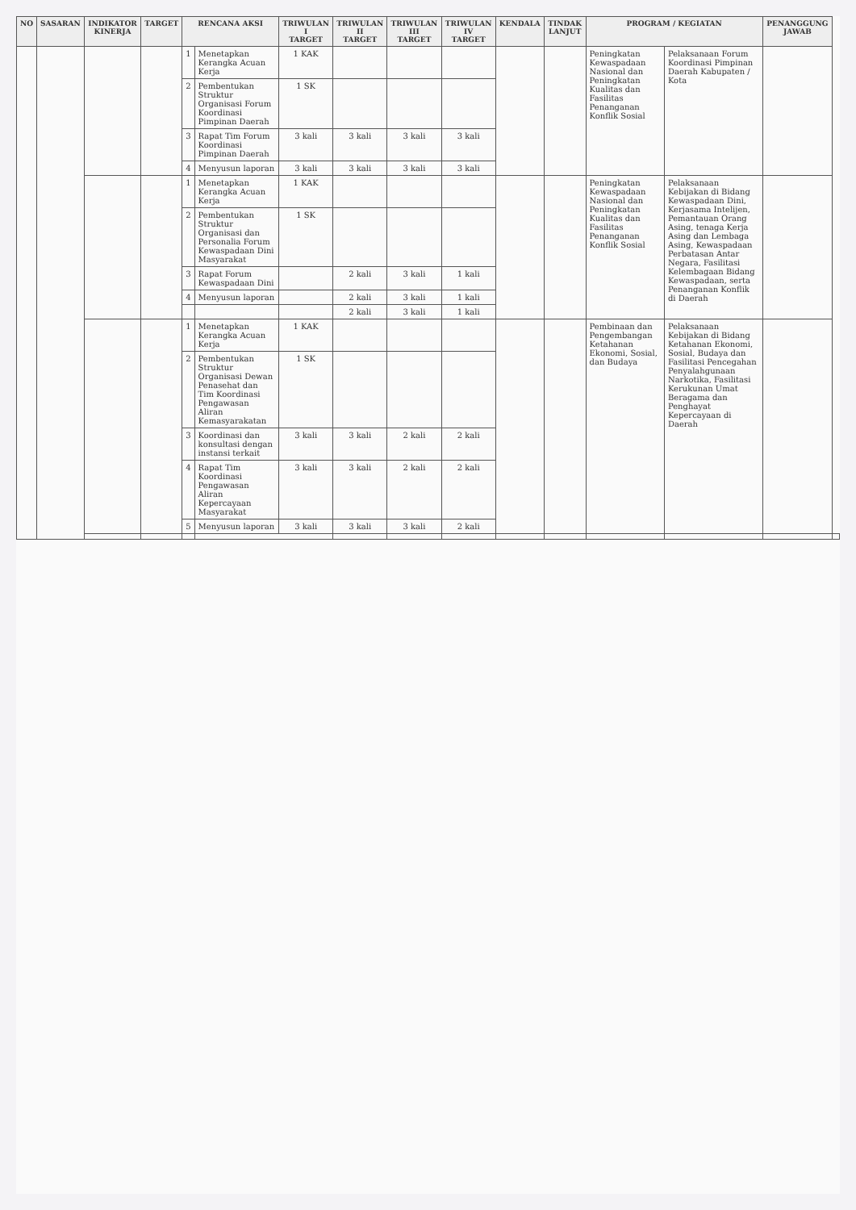| NO | SASARAN | INDIKATOR KINERJA | TARGET | RENCANA AKSI | | TRIWULAN I TARGET | TRIWULAN II TARGET | TRIWULAN III TARGET | TRIWULAN IV TARGET | KENDALA | TINDAK LANJUT | PROGRAM / KEGIATAN | | PENANGGUNG JAWAB | |
| --- | --- | --- | --- | --- | --- | --- | --- | --- | --- | --- | --- | --- | --- | --- | --- |
| | | | | 1 | Menetapkan Kerangka Acuan Kerja | 1 KAK | | | | | | Peningkatan Kewaspadaan Nasional dan Peningkatan Kualitas dan Fasilitas Penanganan Konflik Sosial | Pelaksanaan Forum Koordinasi Pimpinan Daerah Kabupaten / Kota | | |
| | | | | 2 | Pembentukan Struktur Organisasi Forum Koordinasi Pimpinan Daerah | 1 SK | | | | | | | | | |
| | | | | 3 | Rapat Tim Forum Koordinasi Pimpinan Daerah | 3 kali | 3 kali | 3 kali | 3 kali | | | | | | |
| | | | | 4 | Menyusun laporan | 3 kali | 3 kali | 3 kali | 3 kali | | | | | | |
| | | | | 1 | Menetapkan Kerangka Acuan Kerja | 1 KAK | | | | | | Peningkatan Kewaspadaan Nasional dan Peningkatan Kualitas dan Fasilitas Penanganan Konflik Sosial | Pelaksanaan Kebijakan di Bidang Kewaspadaan Dini, Kerjasama Intelijen, Pemantauan Orang Asing, tenaga Kerja Asing dan Lembaga Asing, Kewaspadaan Perbatasan Antar Negara, Fasilitasi Kelembagaan Bidang Kewaspadaan, serta Penanganan Konflik di Daerah | | |
| | | | | 2 | Pembentukan Struktur Organisasi dan Personalia Forum Kewaspadaan Dini Masyarakat | 1 SK | | | | | | | | | |
| | | | | 3 | Rapat Forum Kewaspadaan Dini | | 2 kali | 3 kali | 1 kali | | | | | | |
| | | | | 4 | Menyusun laporan | | 2 kali | 3 kali | 1 kali | | | | | | |
| | | | | | | | 2 kali | 3 kali | 1 kali | | | | | | |
| | | | | 1 | Menetapkan Kerangka Acuan Kerja | 1 KAK | | | | | | Pembinaan dan Pengembangan Ketahanan Ekonomi, Sosial, dan Budaya | Pelaksanaan Kebijakan di Bidang Ketahanan Ekonomi, Sosial, Budaya dan Fasilitasi Pencegahan Penyalahgunaan Narkotika, Fasilitasi Kerukunan Umat Beragama dan Penghayat Kepercayaan di Daerah | | |
| | | | | 2 | Pembentukan Struktur Organisasi Dewan Penasehat dan Tim Koordinasi Pengawasan Aliran Kemasyarakatan | 1 SK | | | | | | | | | |
| | | | | 3 | Koordinasi dan konsultasi dengan instansi terkait | 3 kali | 3 kali | 2 kali | 2 kali | | | | | | |
| | | | | 4 | Rapat Tim Koordinasi Pengawasan Aliran Kepercayaan Masyarakat | 3 kali | 3 kali | 2 kali | 2 kali | | | | | | |
| | | | | 5 | Menyusun laporan | 3 kali | 3 kali | 3 kali | 2 kali | | | | | | |